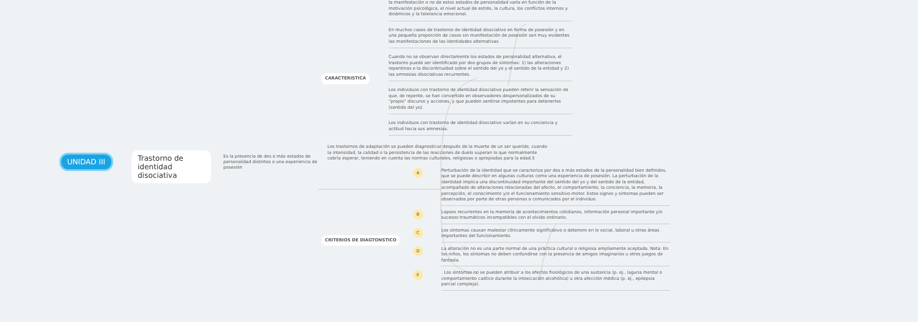UNIDAD III
Trastorno de identidad disociativa
Es la presencia de dos o más estados de personalidad distintos o una experiencia de posesión
CARACTERISTICA
la manifestación o no de estos estados de personalidad varía en función de la motivación psicológica, el nivel actual de estrés, la cultura, los conflictos internos y dinámicos y la tolerancia emocional.
En muchos casos de trastorno de identidad disociativo en forma de posesión y en una pequeña proporción de casos sin manifestación de posesión son muy evidentes las manifestaciones de las identidades alternativas
Cuando no se observan directamente los estados de personalidad alternativa, el trastorno puede ser identificado por dos grupos de síntomas: 1) las alteraciones repentinas o la discontinuidad sobre el sentido del yo y el sentido de la entidad y 2) las amnesias disociativas recurrentes.
Los individuos con trastorno de identidad disociativo pueden referir la sensación de que, de repente, se han convertido en observadores despersonalizados de su "propio" discurso y acciones, y que pueden sentirse impotentes para detenerlos (sentido del yo).
Los individuos con trastorno de identidad disociativo varían en su conciencia y actitud hacia sus amnesias.
Los trastornos de adaptación se pueden diagnosticar después de la muerte de un ser querido, cuando la intensidad, la calidad o la persistencia de las reacciones de duelo superan lo que normalmente cabría esperar, teniendo en cuenta las normas culturales, religiosas o apropiadas para la edad.5
CRITERIOS DE DIAGTONSTICO
A
Perturbación de la identidad que se caracteriza por dos o más estados de la personalidad bien definidos, que se puede describir en algunas culturas como una experiencia de posesión. La perturbación de la identidad implica una discontinuidad importante del sentido del yo y del sentido de la entidad, acompañado de alteraciones relacionadas del afecto, el comportamiento, la conciencia, la memoria, la percepción, el conocimiento y/o el funcionamiento sensitivo-motor. Estos signos y síntomas pueden ser observados por parte de otras personas o comunicados por el individuo.
B
Lapsos recurrentes en la memoria de acontecimientos cotidianos, información personal importante y/o sucesos traumáticos incompatibles con el olvido ordinario.
C
Los síntomas causan malestar clínicamente significativo o deterioro en lo social, laboral u otras áreas importantes del funcionamiento.
D
La alteración no es una parte normal de una práctica cultural o religiosa ampliamente aceptada. Nota: En los niños, los síntomas no deben confundirse con la presencia de amigos imaginarios u otros juegos de fantasía.
E
. Los síntomas no se pueden atribuir a los efectos fisiológicos de una sustancia (p. ej., laguna mental o comportamiento caótico durante la intoxicación alcohólica) u otra afección médica (p. ej., epilepsia parcial compleja).